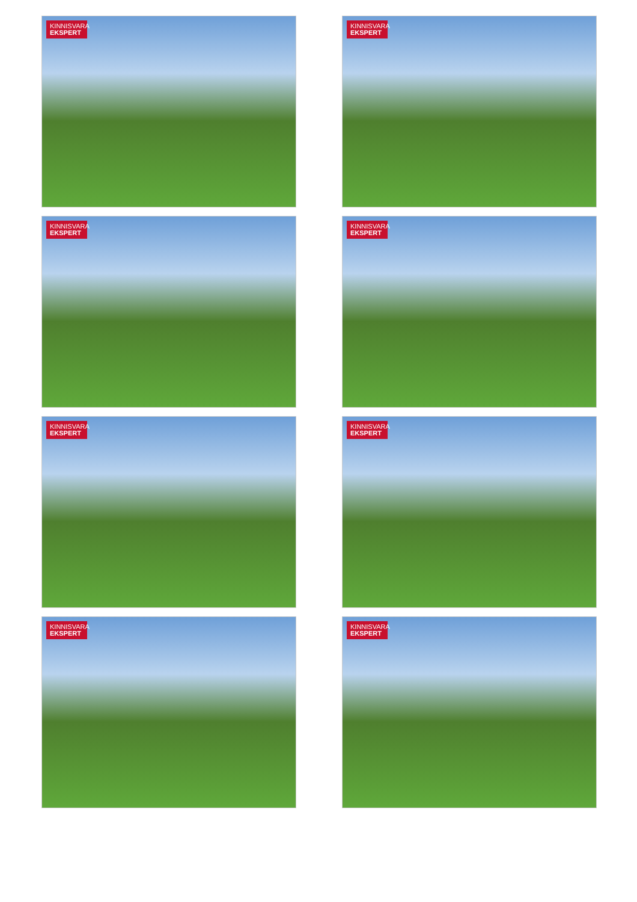KINNISVARA
EKSPERT
KINNISVARA
EKSPERT
KINNISVARA
EKSPERT
KINNISVARA
EKSPERT
KINNISVARA
EKSPERT
KINNISVARA
EKSPERT
KINNISVARA
EKSPERT
KINNISVARA
EKSPERT